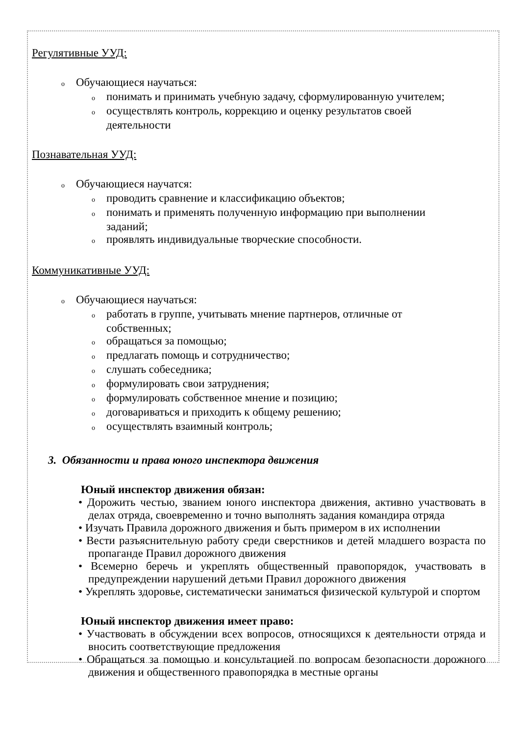Регулятивные УУД:
o Обучающиеся научаться:
oпонимать и принимать учебную задачу, сформулированную учителем;
oосуществлять контроль, коррекцию и оценку результатов своей
деятельности
Познавательная УУД:
o Обучающиеся научатся:
oпроводить сравнение и классификацию объектов;
oпонимать и применять полученную информацию при выполнении
заданий;
oпроявлять индивидуальные творческие способности.
Коммуникативные УУД:
o Обучающиеся научаться:
oработать в группе, учитывать мнение партнеров, отличные от
собственных;
oобращаться за помощью;
oпредлагать помощь и сотрудничество;
oслушать собеседника;
oформулировать свои затруднения;
oформулировать собственное мнение и позицию;
oдоговариваться и приходить к общему решению;
oосуществлять взаимный контроль;
3. Обязанности и права юного инспектора движения
Юный инспектор движения обязан:
• Дорожить честью, званием юного инспектора движения, активно участвовать в делах отряда, своевременно и точно выполнять задания командира отряда
• Изучать Правила дорожного движения и быть примером в их исполнении
• Вести разъяснительную работу среди сверстников и детей младшего возраста по пропаганде Правил дорожного движения
• Всемерно беречь и укреплять общественный правопорядок, участвовать в предупреждении нарушений детьми Правил дорожного движения
• Укреплять здоровье, систематически заниматься физической культурой и спортом
Юный инспектор движения имеет право:
• Участвовать в обсуждении всех вопросов, относящихся к деятельности отряда и вносить соответствующие предложения
• Обращаться за помощью и консультацией по вопросам безопасности дорожного движения и общественного правопорядка в местные органы